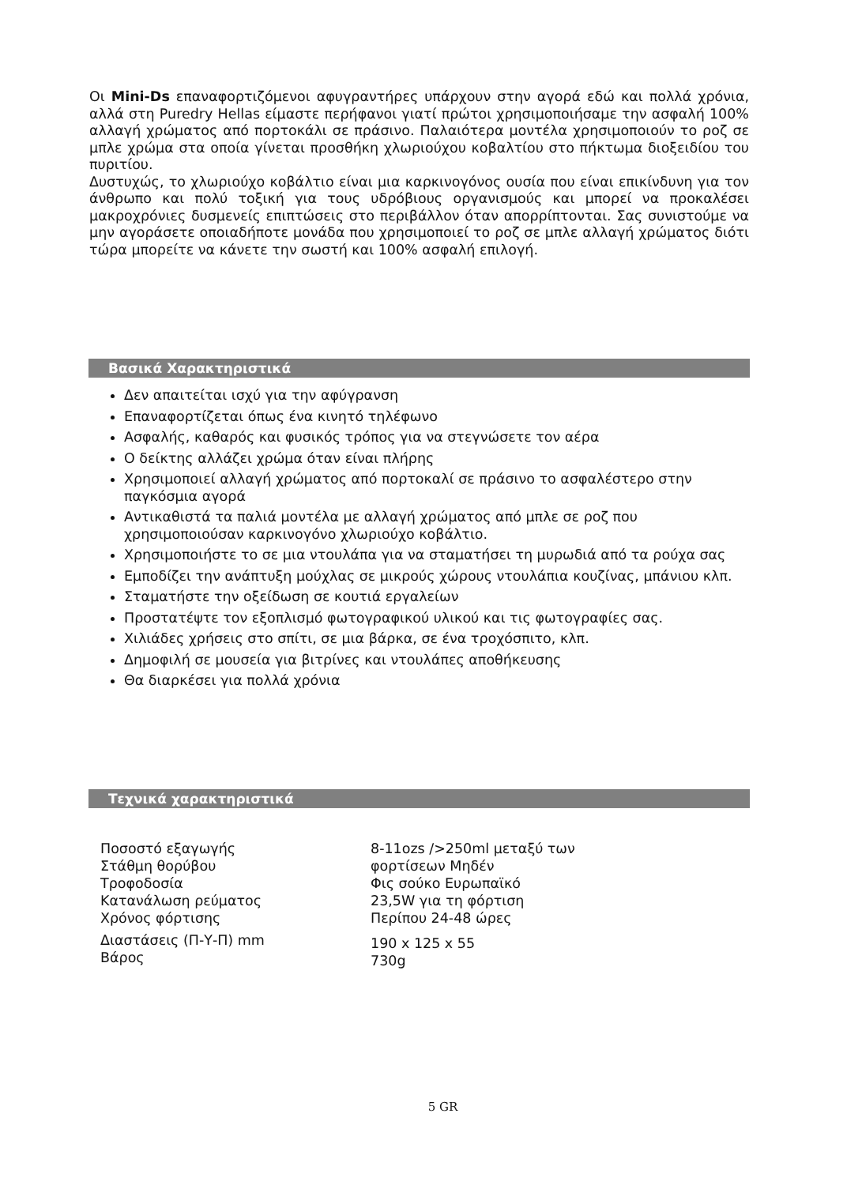Οι Mini-Ds επαναφορτιζόμενοι αφυγραντήρες υπάρχουν στην αγορά εδώ και πολλά χρόνια, αλλά στη Puredry Hellas είμαστε περήφανοι γιατί πρώτοι χρησιμοποιήσαμε την ασφαλή 100% αλλαγή χρώματος από πορτοκάλι σε πράσινο. Παλαιότερα μοντέλα χρησιμοποιούν το ροζ σε μπλε χρώμα στα οποία γίνεται προσθήκη χλωριούχου κοβαλτίου στο πήκτωμα διοξειδίου του πυριτίου.
Δυστυχώς, το χλωριούχο κοβάλτιο είναι μια καρκινογόνος ουσία που είναι επικίνδυνη για τον άνθρωπο και πολύ τοξική για τους υδρόβιους οργανισμούς και μπορεί να προκαλέσει μακροχρόνιες δυσμενείς επιπτώσεις στο περιβάλλον όταν απορρίπτονται. Σας συνιστούμε να μην αγοράσετε οποιαδήποτε μονάδα που χρησιμοποιεί το ροζ σε μπλε αλλαγή χρώματος διότι τώρα μπορείτε να κάνετε την σωστή και 100% ασφαλή επιλογή.
Βασικά Χαρακτηριστικά
Δεν απαιτείται ισχύ για την αφύγρανση
Επαναφορτίζεται όπως ένα κινητό τηλέφωνο
Ασφαλής, καθαρός και φυσικός τρόπος για να στεγνώσετε τον αέρα
Ο δείκτης αλλάζει χρώμα όταν είναι πλήρης
Χρησιμοποιεί αλλαγή χρώματος από πορτοκαλί σε πράσινο το ασφαλέστερο στην παγκόσμια αγορά
Αντικαθιστά τα παλιά μοντέλα με αλλαγή χρώματος από μπλε σε ροζ που χρησιμοποιούσαν καρκινογόνο χλωριούχο κοβάλτιο.
Χρησιμοποιήστε το σε μια ντουλάπα για να σταματήσει τη μυρωδιά από τα ρούχα σας
Εμποδίζει την ανάπτυξη μούχλας σε μικρούς χώρους ντουλάπια κουζίνας, μπάνιου κλπ.
Σταματήστε την οξείδωση σε κουτιά εργαλείων
Προστατέψτε τον εξοπλισμό φωτογραφικού υλικού και τις φωτογραφίες σας.
Χιλιάδες χρήσεις στο σπίτι, σε μια βάρκα, σε ένα τροχόσπιτο, κλπ.
Δημοφιλή σε μουσεία για βιτρίνες και ντουλάπες αποθήκευσης
Θα διαρκέσει για πολλά χρόνια
Τεχνικά χαρακτηριστικά
| Ποσοστό εξαγωγής Στάθμη θορύβου Τροφοδοσία Κατανάλωση ρεύματος Χρόνος φόρτισης | 8-11ozs />250ml μεταξύ των φορτίσεων Μηδέν Φις σούκο Ευρωπαϊκό 23,5W για τη φόρτιση Περίπου 24-48 ώρες |
| Διαστάσεις (Π-Υ-Π) mm Βάρος | 190 x 125 x 55 730g |
5 GR